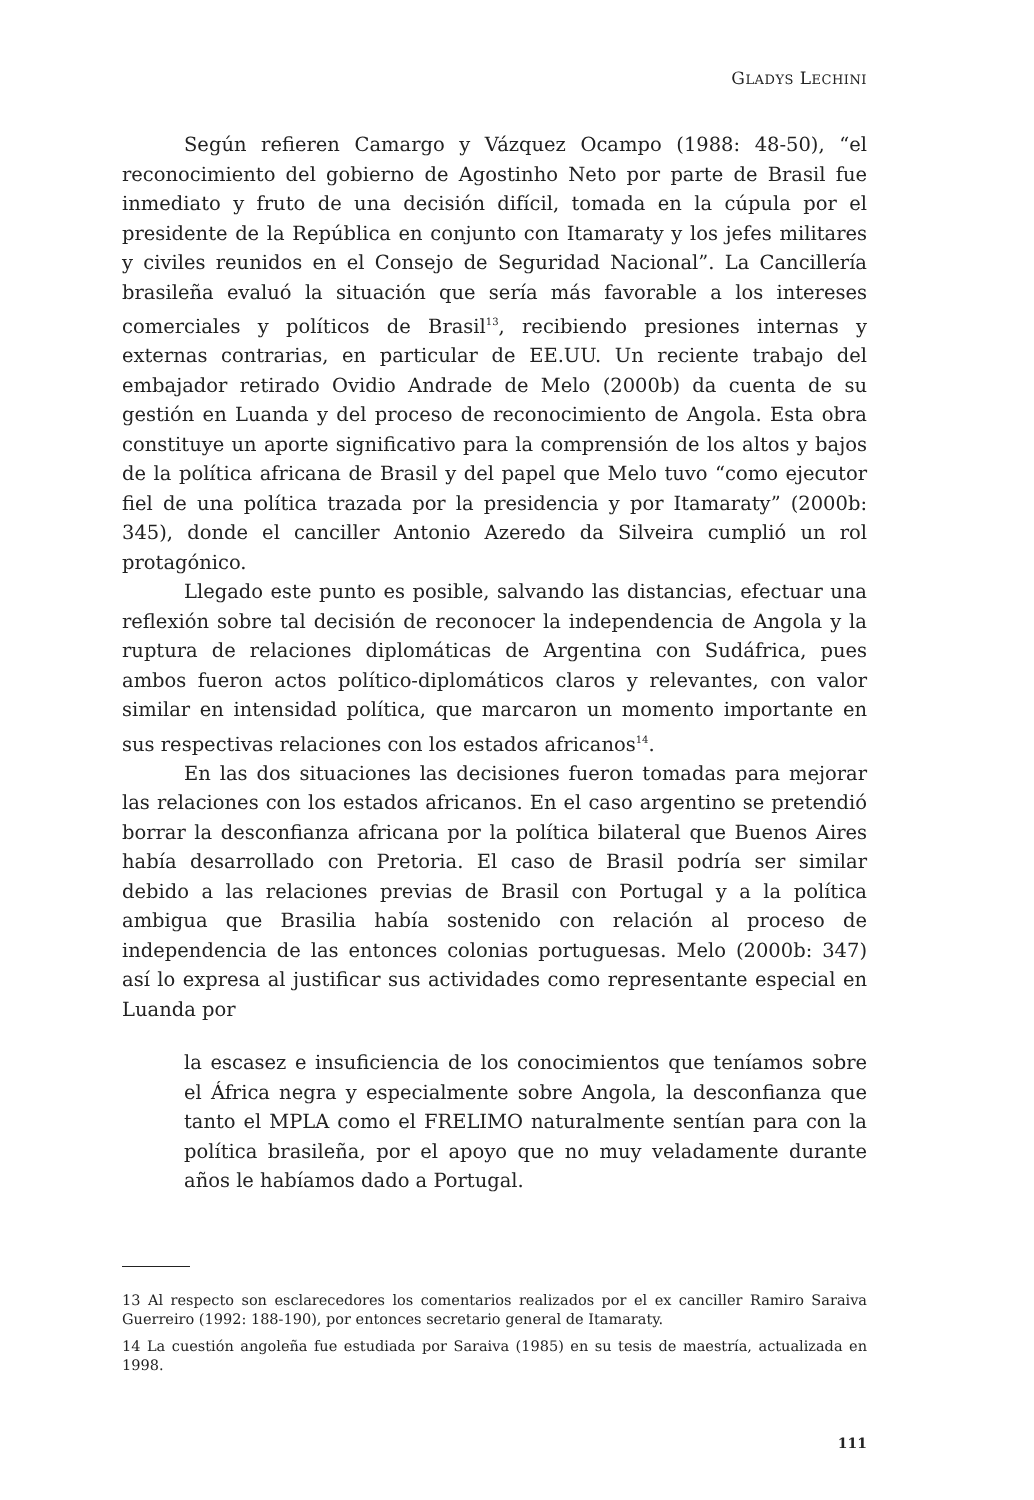GLADYS LECHINI
Según refieren Camargo y Vázquez Ocampo (1988: 48-50), “el reconocimiento del gobierno de Agostinho Neto por parte de Brasil fue inmediato y fruto de una decisión difícil, tomada en la cúpula por el presidente de la República en conjunto con Itamaraty y los jefes militares y civiles reunidos en el Consejo de Seguridad Nacional”. La Cancillería brasileña evaluó la situación que sería más favorable a los intereses comerciales y políticos de Brasil<sup>13</sup>, recibiendo presiones internas y externas contrarias, en particular de EE.UU. Un reciente trabajo del embajador retirado Ovidio Andrade de Melo (2000b) da cuenta de su gestión en Luanda y del proceso de reconocimiento de Angola. Esta obra constituye un aporte significativo para la comprensión de los altos y bajos de la política africana de Brasil y del papel que Melo tuvo “como ejecutor fiel de una política trazada por la presidencia y por Itamaraty” (2000b: 345), donde el canciller Antonio Azeredo da Silveira cumplió un rol protagónico.
Llegado este punto es posible, salvando las distancias, efectuar una reflexión sobre tal decisión de reconocer la independencia de Angola y la ruptura de relaciones diplomáticas de Argentina con Sudáfrica, pues ambos fueron actos político-diplomáticos claros y relevantes, con valor similar en intensidad política, que marcaron un momento importante en sus respectivas relaciones con los estados africanos<sup>14</sup>.
En las dos situaciones las decisiones fueron tomadas para mejorar las relaciones con los estados africanos. En el caso argentino se pretendió borrar la desconfianza africana por la política bilateral que Buenos Aires había desarrollado con Pretoria. El caso de Brasil podría ser similar debido a las relaciones previas de Brasil con Portugal y a la política ambigua que Brasilia había sostenido con relación al proceso de independencia de las entonces colonias portuguesas. Melo (2000b: 347) así lo expresa al justificar sus actividades como representante especial en Luanda por
la escasez e insuficiencia de los conocimientos que teníamos sobre el África negra y especialmente sobre Angola, la desconfianza que tanto el MPLA como el FRELIMO naturalmente sentían para con la política brasileña, por el apoyo que no muy veladamente durante años le habíamos dado a Portugal.
13 Al respecto son esclarecedores los comentarios realizados por el ex canciller Ramiro Saraiva Guerreiro (1992: 188-190), por entonces secretario general de Itamaraty.
14 La cuestión angoleña fue estudiada por Saraiva (1985) en su tesis de maestría, actualizada en 1998.
111